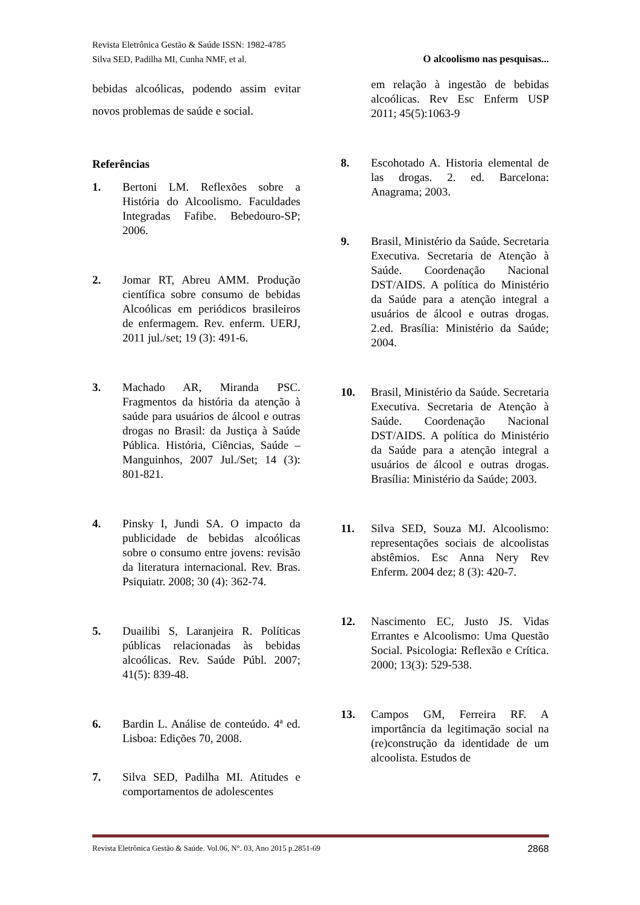Revista Eletrônica Gestão & Saúde ISSN: 1982-4785
Silva SED, Padilha MI, Cunha NMF, et al. O alcoolismo nas pesquisas...
bebidas alcoólicas, podendo assim evitar novos problemas de saúde e social.
Referências
1. Bertoni LM. Reflexões sobre a História do Alcoolismo. Faculdades Integradas Fafibe. Bebedouro-SP; 2006.
2. Jomar RT, Abreu AMM. Produção científica sobre consumo de bebidas Alcoólicas em periódicos brasileiros de enfermagem. Rev. enferm. UERJ, 2011 jul./set; 19 (3): 491-6.
3. Machado AR, Miranda PSC. Fragmentos da história da atenção à saúde para usuários de álcool e outras drogas no Brasil: da Justiça à Saúde Pública. História, Ciências, Saúde – Manguinhos, 2007 Jul./Set; 14 (3): 801-821.
4. Pinsky I, Jundi SA. O impacto da publicidade de bebidas alcoólicas sobre o consumo entre jovens: revisão da literatura internacional. Rev. Bras. Psiquiatr. 2008; 30 (4): 362-74.
5. Duailibi S, Laranjeira R. Políticas públicas relacionadas às bebidas alcoólicas. Rev. Saúde Públ. 2007; 41(5): 839-48.
6. Bardin L. Análise de conteúdo. 4ª ed. Lisboa: Edições 70, 2008.
7. Silva SED, Padilha MI. Atitudes e comportamentos de adolescentes
em relação à ingestão de bebidas alcoólicas. Rev Esc Enferm USP 2011; 45(5):1063-9
8. Escohotado A. Historia elemental de las drogas. 2. ed. Barcelona: Anagrama; 2003.
9. Brasil, Ministério da Saúde. Secretaria Executiva. Secretaria de Atenção à Saúde. Coordenação Nacional DST/AIDS. A política do Ministério da Saúde para a atenção integral a usuários de álcool e outras drogas. 2.ed. Brasília: Ministério da Saúde; 2004.
10. Brasil, Ministério da Saúde. Secretaria Executiva. Secretaria de Atenção à Saúde. Coordenação Nacional DST/AIDS. A política do Ministério da Saúde para a atenção integral a usuários de álcool e outras drogas. Brasília: Ministério da Saúde; 2003.
11. Silva SED, Souza MJ. Alcoolismo: representações sociais de alcoolistas abstêmios. Esc Anna Nery Rev Enferm. 2004 dez; 8 (3): 420-7.
12. Nascimento EC, Justo JS. Vidas Errantes e Alcoolismo: Uma Questão Social. Psicologia: Reflexão e Crítica. 2000; 13(3): 529-538.
13. Campos GM, Ferreira RF. A importância da legitimação social na (re)construção da identidade de um alcoolista. Estudos de
Revista Eletrônica Gestão & Saúde. Vol.06, N°. 03, Ano 2015 p.2851-69 2868